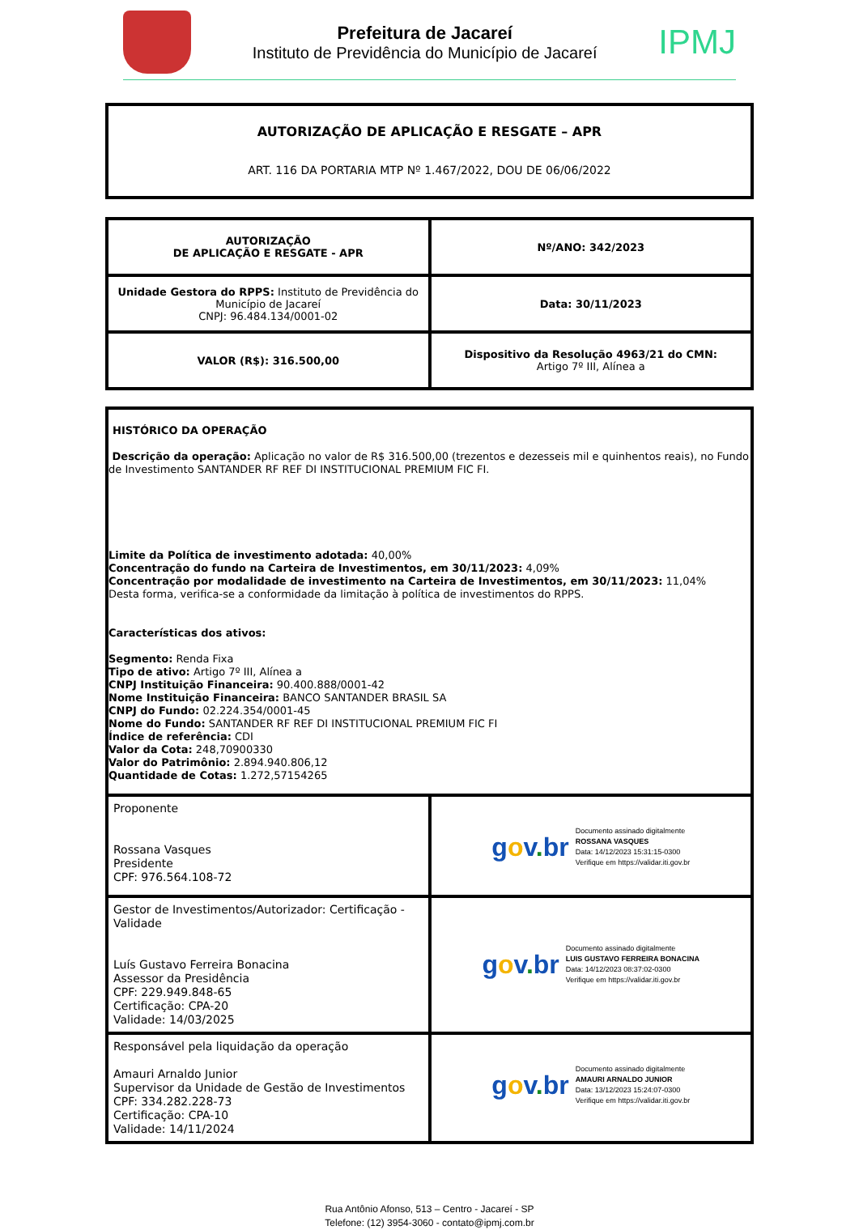Prefeitura de Jacareí
Instituto de Previdência do Município de Jacareí
IPMJ
AUTORIZAÇÃO DE APLICAÇÃO E RESGATE – APR
ART. 116 DA PORTARIA MTP Nº 1.467/2022, DOU DE 06/06/2022
| AUTORIZAÇÃO DE APLICAÇÃO E RESGATE - APR | Nº/ANO: 342/2023 |
| Unidade Gestora do RPPS: Instituto de Previdência do Município de Jacareí CNPJ: 96.484.134/0001-02 | Data: 30/11/2023 |
| VALOR (R$): 316.500,00 | Dispositivo da Resolução 4963/21 do CMN: Artigo 7º III, Alínea a |
| HISTÓRICO DA OPERAÇÃO Descrição da operação: Aplicação no valor de R$ 316.500,00 (trezentos e dezesseis mil e quinhentos reais), no Fundo de Investimento SANTANDER RF REF DI INSTITUCIONAL PREMIUM FIC FI. Limite da Política de investimento adotada: 40,00% Concentração do fundo na Carteira de Investimentos, em 30/11/2023: 4,09% Concentração por modalidade de investimento na Carteira de Investimentos, em 30/11/2023: 11,04% Desta forma, verifica-se a conformidade da limitação à política de investimentos do RPPS. Características dos ativos: Segmento: Renda Fixa Tipo de ativo: Artigo 7º III, Alínea a CNPJ Instituição Financeira: 90.400.888/0001-42 Nome Instituição Financeira: BANCO SANTANDER BRASIL SA CNPJ do Fundo: 02.224.354/0001-45 Nome do Fundo: SANTANDER RF REF DI INSTITUCIONAL PREMIUM FIC FI Índice de referência: CDI Valor da Cota: 248,70900330 Valor do Patrimônio: 2.894.940.806,12 Quantidade de Cotas: 1.272,57154265 | |
| Proponente Rossana Vasques Presidente CPF: 976.564.108-72 | g o v . br Documento assinado digitalmente ROSSANA VASQUES Data: 14/12/2023 15:31:15-0300 Verifique em https://validar.iti.gov.br |
| Gestor de Investimentos/Autorizador: Certificação - Validade Luís Gustavo Ferreira Bonacina Assessor da Presidência CPF: 229.949.848-65 Certificação: CPA-20 Validade: 14/03/2025 | g o v . br Documento assinado digitalmente LUIS GUSTAVO FERREIRA BONACINA Data: 14/12/2023 08:37:02-0300 Verifique em https://validar.iti.gov.br |
| Responsável pela liquidação da operação Amauri Arnaldo Junior Supervisor da Unidade de Gestão de Investimentos CPF: 334.282.228-73 Certificação: CPA-10 Validade: 14/11/2024 | g o v . br Documento assinado digitalmente AMAURI ARNALDO JUNIOR Data: 13/12/2023 15:24:07-0300 Verifique em https://validar.iti.gov.br |
Rua Antônio Afonso, 513 – Centro - Jacareí - SP
Telefone: (12) 3954-3060 - contato@ipmj.com.br